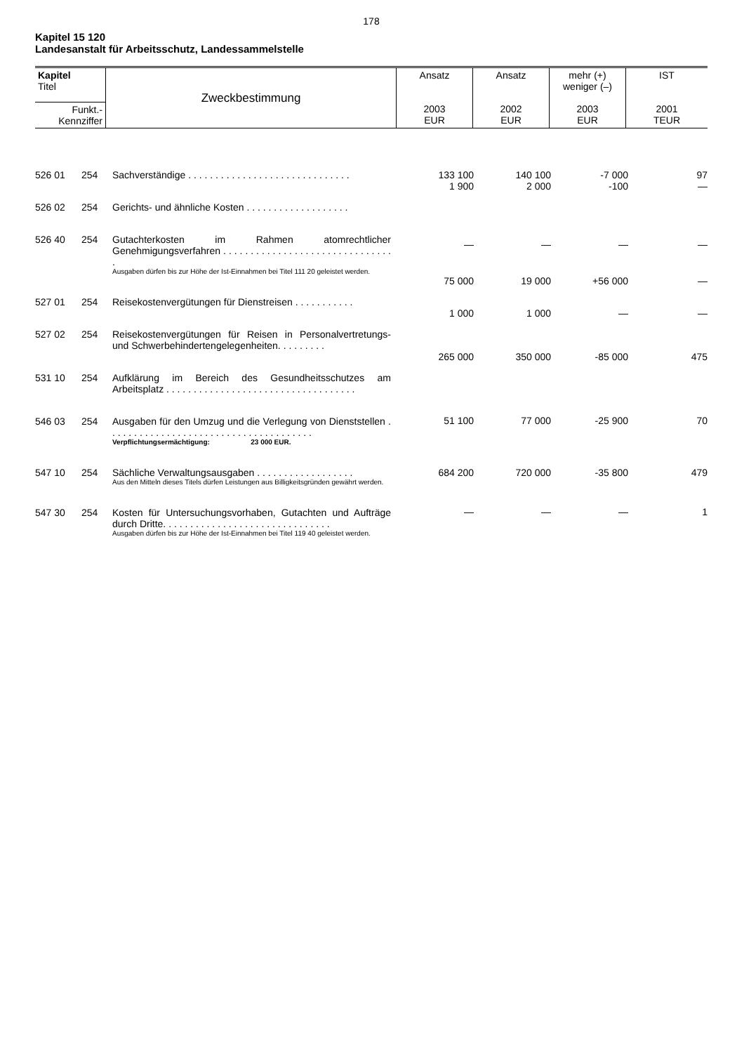178
Kapitel 15 120
Landesanstalt für Arbeitsschutz, Landessammelstelle
| Kapitel Titel | Zweckbestimmung | Ansatz 2003 EUR | Ansatz 2002 EUR | mehr (+) weniger (–) 2003 EUR | IST 2001 TEUR |
| Funkt.- Kennziffer | | | | | |
| 526 01 | 254 | Sachverständige . . . . . . . . . . . . . . . . . . . . . . . . . . . . . . | 133 100 | 140 100 | -7 000 | 97 |
| 526 02 | 254 | Gerichts- und ähnliche Kosten . . . . . . . . . . . . . . . . . . . | 1 900 | 2 000 | -100 | — |
| 526 40 | 254 | Gutachterkosten im Rahmen atomrechtlicher Genehmigungsverfahren . . . . . . . . . . . . . . . . . . . . . . . . . . . . . . . . Ausgaben dürfen bis zur Höhe der Ist-Einnahmen bei Titel 111 20 geleistet werden. | — | — | — | — |
| 527 01 | 254 | Reisekostenvergütungen für Dienstreisen . . . . . . . . . . . | 75 000 | 19 000 | +56 000 | — |
| 527 02 | 254 | Reisekostenvergütungen für Reisen in Personalvertretungs- und Schwerbehindertengelegenheiten. . . . . . . . . | 1 000 | 1 000 | — | — |
| 531 10 | 254 | Aufklärung im Bereich des Gesundheitsschutzes am Arbeitsplatz . . . . . . . . . . . . . . . . . . . . . . . . . . . . . . . . . . . | 265 000 | 350 000 | -85 000 | 475 |
| 546 03 | 254 | Ausgaben für den Umzug und die Verlegung von Dienststellen . . . . . . . . . . . . . . . . . . . . . . . . . . . . . . . . . . . . . . Verpflichtungsermächtigung: 23 000 EUR. | 51 100 | 77 000 | -25 900 | 70 |
| 547 10 | 254 | Sächliche Verwaltungsausgaben . . . . . . . . . . . . . . . . . . Aus den Mitteln dieses Titels dürfen Leistungen aus Billigkeitsgründen gewährt werden. | 684 200 | 720 000 | -35 800 | 479 |
| 547 30 | 254 | Kosten für Untersuchungsvorhaben, Gutachten und Aufträge durch Dritte. . . . . . . . . . . . . . . . . . . . . . . . . . . . . . . Ausgaben dürfen bis zur Höhe der Ist-Einnahmen bei Titel 119 40 geleistet werden. | — | — | — | 1 |